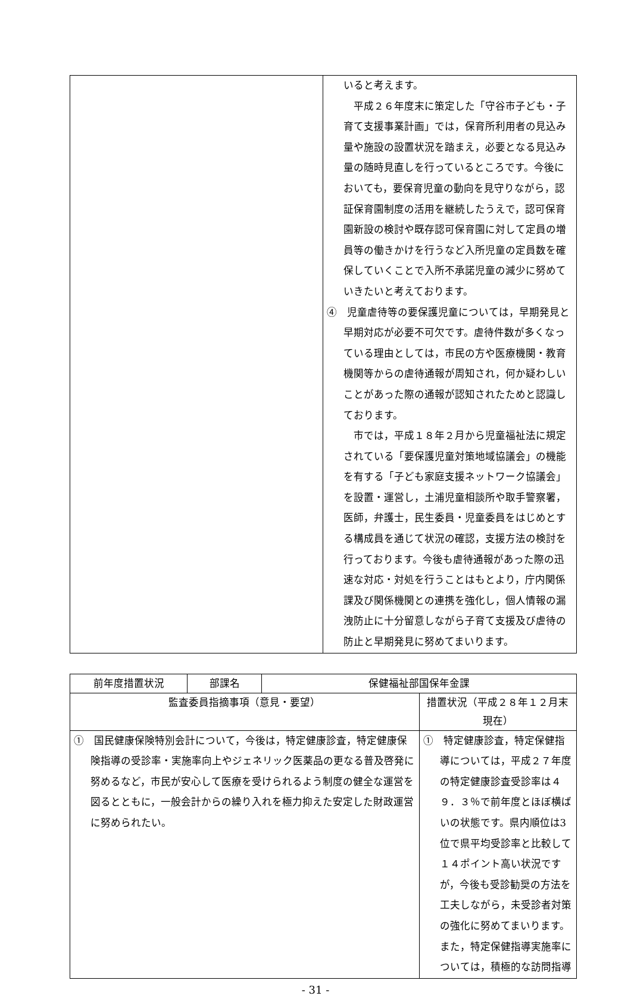| | いると考えます。 平成２６年度末に策定した「守谷市子ども・子育て支援事業計画」では，保育所利用者の見込み量や施設の設置状況を踏まえ，必要となる見込み量の随時見直しを行っているところです。今後においても，要保育児童の動向を見守りながら，認証保育園制度の活用を継続したうえで，認可保育園新設の検討や既存認可保育園に対して定員の増員等の働きかけを行うなど入所児童の定員数を確保していくことで入所不承諾児童の減少に努めていきたいと考えております。 ④ 児童虐待等の要保護児童については，早期発見と早期対応が必要不可欠です。虐待件数が多くなっている理由としては，市民の方や医療機関・教育機関等からの虐待通報が周知され，何か疑わしいことがあった際の通報が認知されたためと認識しております。 市では，平成１８年２月から児童福祉法に規定されている「要保護児童対策地域協議会」の機能を有する「子ども家庭支援ネットワーク協議会」を設置・運営し，土浦児童相談所や取手警察署，医師，弁護士，民生委員・児童委員をはじめとする構成員を通じて状況の確認，支援方法の検討を行っております。今後も虐待通報があった際の迅速な対応・対処を行うことはもとより，庁内関係課及び関係機関との連携を強化し，個人情報の漏洩防止に十分留意しながら子育て支援及び虐待の防止と早期発見に努めてまいります。 |
| 前年度措置状況 | 部課名 | 保健福祉部国保年金課 | |
| 監査委員指摘事項（意見・要望） | | | 措置状況（平成２８年１２月末現在） |
| ① 国民健康保険特別会計について，今後は，特定健康診査，特定健康保険指導の受診率・実施率向上やジェネリック医薬品の更なる普及啓発に努めるなど，市民が安心して医療を受けられるよう制度の健全な運営を図るとともに，一般会計からの繰り入れを極力抑えた安定した財政運営に努められたい。 | | | ① 特定健康診査，特定保健指導については，平成２７年度の特定健康診査受診率は４９．３％で前年度とほぼ横ばいの状態です。県内順位は3位で県平均受診率と比較して１４ポイント高い状況ですが，今後も受診勧奨の方法を工夫しながら，未受診者対策の強化に努めてまいります。また，特定保健指導実施率については，積極的な訪問指導 |
- 31 -